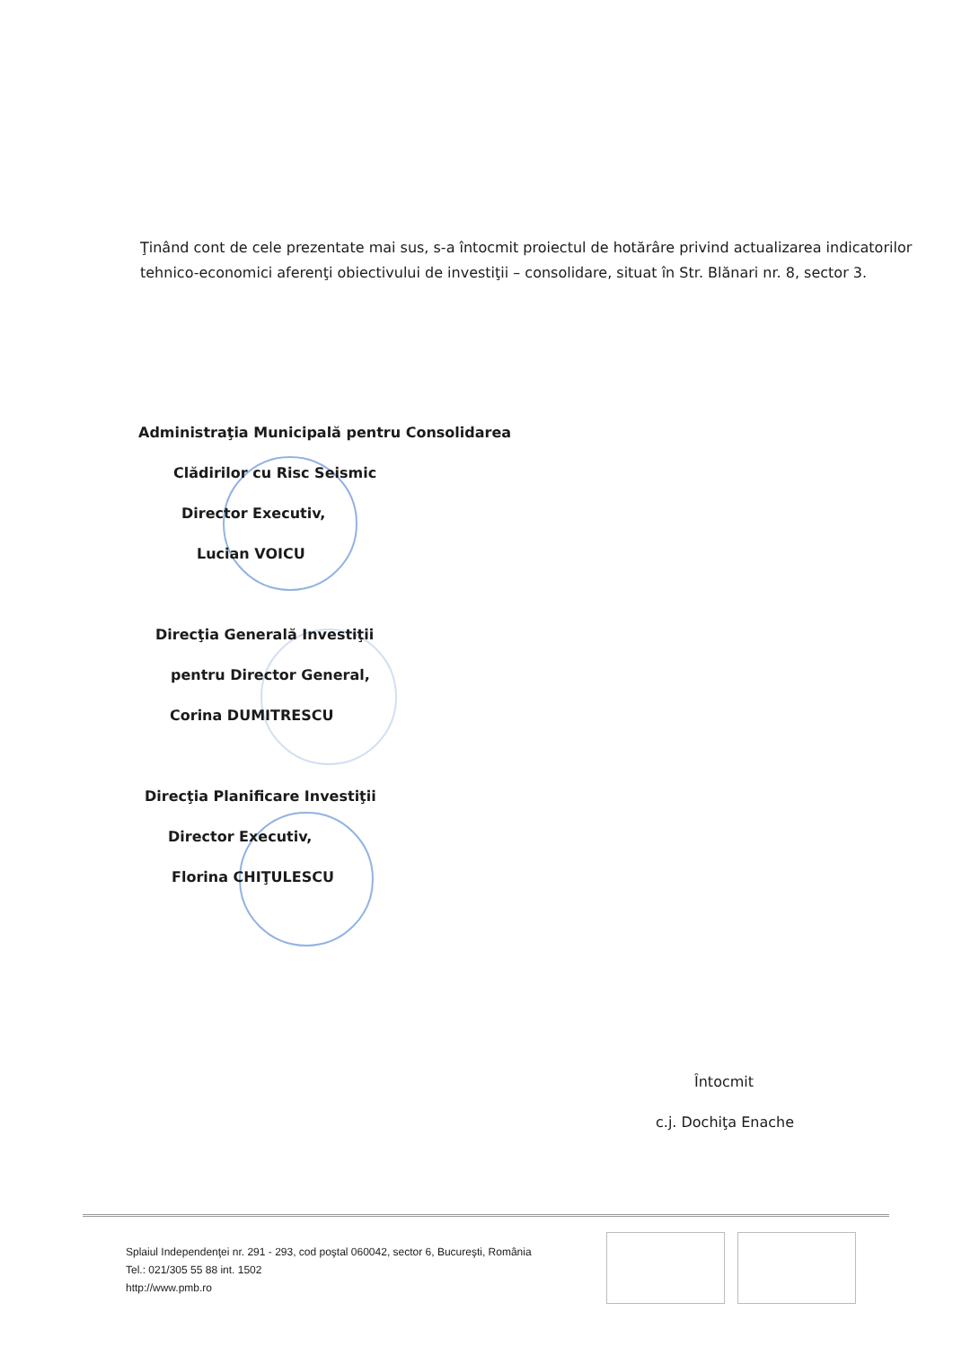Ţinând cont de cele prezentate mai sus, s-a întocmit proiectul de hotărâre privind actualizarea indicatorilor tehnico-economici aferenţi obiectivului de investiţii – consolidare, situat în Str. Blănari nr. 8, sector 3.
Administraţia Municipală pentru Consolidarea
Clădirilor cu Risc Seismic
Director Executiv,
Lucian VOICU
Direcţia Generală Investiţii
pentru Director General,
Corina DUMITRESCU
Direcţia Planificare Investiţii
Director Executiv,
Florina CHIŢULESCU
Întocmit
c.j. Dochiţa Enache
Splaiul Independenţei nr. 291 - 293, cod poştal 060042, sector 6, Bucureşti, România
Tel.: 021/305 55 88 int. 1502
http://www.pmb.ro